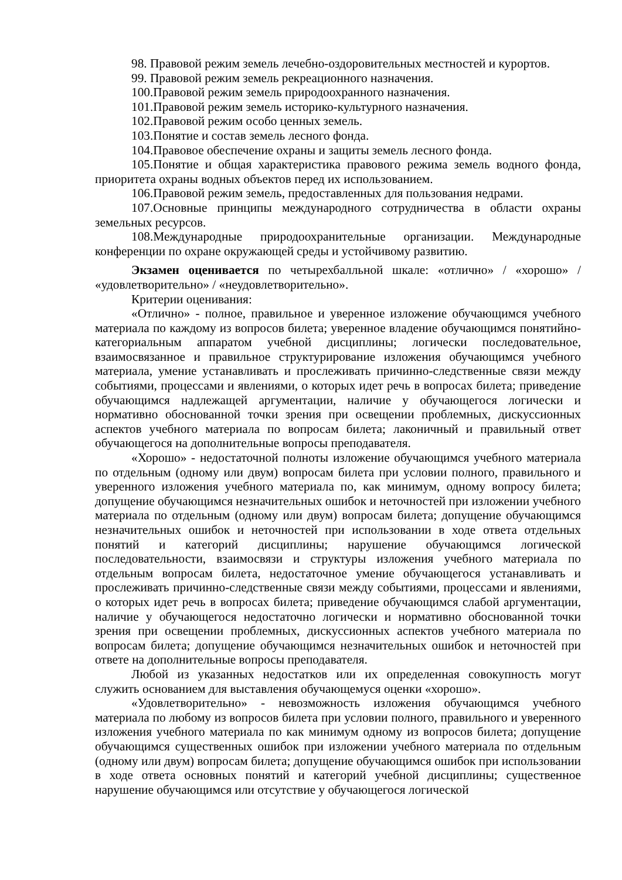98. Правовой режим земель лечебно-оздоровительных местностей и курортов.
99. Правовой режим земель рекреационного назначения.
100.Правовой режим земель природоохранного назначения.
101.Правовой режим земель историко-культурного назначения.
102.Правовой режим особо ценных земель.
103.Понятие и состав земель лесного фонда.
104.Правовое обеспечение охраны и защиты земель лесного фонда.
105.Понятие и общая характеристика правового режима земель водного фонда, приоритета охраны водных объектов перед их использованием.
106.Правовой режим земель, предоставленных для пользования недрами.
107.Основные принципы международного сотрудничества в области охраны земельных ресурсов.
108.Международные природоохранительные организации. Международные конференции по охране окружающей среды и устойчивому развитию.
Экзамен оценивается по четырехбалльной шкале: «отлично» / «хорошо» / «удовлетворительно» / «неудовлетворительно».
Критерии оценивания:
«Отлично» - полное, правильное и уверенное изложение обучающимся учебного материала по каждому из вопросов билета; уверенное владение обучающимся понятийно-категориальным аппаратом учебной дисциплины; логически последовательное, взаимосвязанное и правильное структурирование изложения обучающимся учебного материала, умение устанавливать и прослеживать причинно-следственные связи между событиями, процессами и явлениями, о которых идет речь в вопросах билета; приведение обучающимся надлежащей аргументации, наличие у обучающегося логически и нормативно обоснованной точки зрения при освещении проблемных, дискуссионных аспектов учебного материала по вопросам билета; лаконичный и правильный ответ обучающегося на дополнительные вопросы преподавателя.
«Хорошо» - недостаточной полноты изложение обучающимся учебного материала по отдельным (одному или двум) вопросам билета при условии полного, правильного и уверенного изложения учебного материала по, как минимум, одному вопросу билета; допущение обучающимся незначительных ошибок и неточностей при изложении учебного материала по отдельным (одному или двум) вопросам билета; допущение обучающимся незначительных ошибок и неточностей при использовании в ходе ответа отдельных понятий и категорий дисциплины; нарушение обучающимся логической последовательности, взаимосвязи и структуры изложения учебного материала по отдельным вопросам билета, недостаточное умение обучающегося устанавливать и прослеживать причинно-следственные связи между событиями, процессами и явлениями, о которых идет речь в вопросах билета; приведение обучающимся слабой аргументации, наличие у обучающегося недостаточно логически и нормативно обоснованной точки зрения при освещении проблемных, дискуссионных аспектов учебного материала по вопросам билета; допущение обучающимся незначительных ошибок и неточностей при ответе на дополнительные вопросы преподавателя.
Любой из указанных недостатков или их определенная совокупность могут служить основанием для выставления обучающемуся оценки «хорошо».
«Удовлетворительно» - невозможность изложения обучающимся учебного материала по любому из вопросов билета при условии полного, правильного и уверенного изложения учебного материала по как минимум одному из вопросов билета; допущение обучающимся существенных ошибок при изложении учебного материала по отдельным (одному или двум) вопросам билета; допущение обучающимся ошибок при использовании в ходе ответа основных понятий и категорий учебной дисциплины; существенное нарушение обучающимся или отсутствие у обучающегося логической